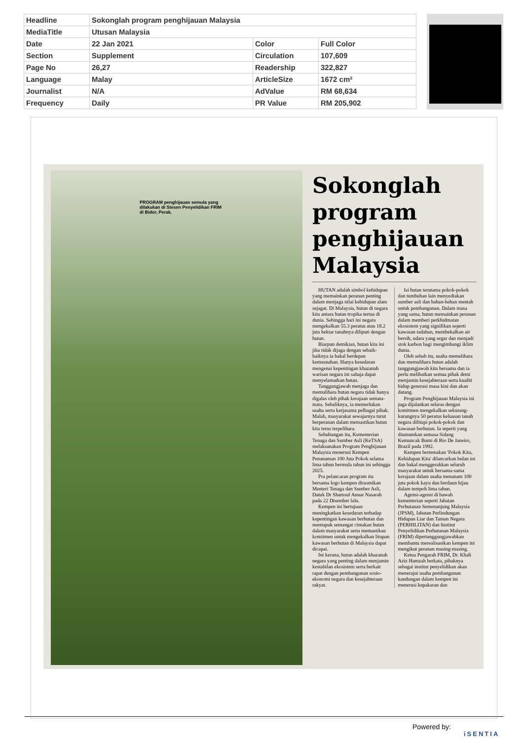| Headline | Sokonglah program penghijauan Malaysia | | |
| MediaTitle | Utusan Malaysia | | |
| Date | 22 Jan 2021 | Color | Full Color |
| Section | Supplement | Circulation | 107,609 |
| Page No | 26,27 | Readership | 322,827 |
| Language | Malay | ArticleSize | 1672 cm² |
| Journalist | N/A | AdValue | RM 68,634 |
| Frequency | Daily | PR Value | RM 205,902 |
PROGRAM penghijauan semula yang dilakukan di Stesen Penyelidikan FRIM di Bidor, Perak.
Sokonglah program penghijauan Malaysia
HUTAN adalah simbol kehidupan yang memainkan peranan penting dalam menjaga nilai kehidupan alam sejagat. Di Malaysia, hutan di negara kita antara hutan tropika tertua di dunia. Sehingga hari ini negara mengekalkan 55.3 peratus atau 18.2 juta hektar tanahnya diliputi dengan hutan.
Biarpun demikian, hutan kita ini jika tidak dijaga dengan sebaik-baiknya ia bakal berdepan kemusnahan. Hanya kesedaran mengenai kepentingan khazanah warisan negara ini sahaja dapat menyelamatkan hutan.
Tanggungjawab menjaga dan memulihara hutan negara tidak hanya digalas oleh pihak kerajaan semata-mata. Sebaliknya, ia memerlukan usaha serta kerjasama pelbagai pihak. Malah, masyarakat sewajarnya turut berperanan dalam memastikan hutan kita terus terpelihara.
Sehubungan itu, Kementerian Tenaga dan Sumber Asli (KeTSA) melaksanakan Program Penghijauan Malaysia menerusi Kempen Penanaman 100 Juta Pokok selama lima tahun bermula tahun ini sehingga 2025.
Pra pelancaran program itu bersama logo kempen dirasmikan Menteri Tenaga dan Sumber Asli, Datuk Dr Shamsul Anuar Nasarah pada 22 Disember lalu.
Kempen ini bertujuan meningkatkan kesedaran terhadap kepentingan kawasan berhutan dan memupuk semangat cintakan hutan dalam masyarakat serta memastikan komitmen untuk mengekalkan litupan kawasan berhutan di Malaysia dapat dicapai.
Ini kerana, hutan adalah khazanah negara yang penting dalam menjamin kestabilan ekosistem serta berkait rapat dengan pembangunan sosio-ekonomi negara dan kesejahteraan rakyat.
Isi hutan terutama pokok-pokok dan tumbuhan lain menyediakan sumber asli dan bahan-bahan mentah untuk pembangunan. Dalam masa yang sama, hutan memainkan peranan dalam memberi perkhidmatan ekosistem yang signifikan seperti kawasan tadahan, membekalkan air bersih, udara yang segar dan menjadi stok karbon bagi mengimbangi iklim dunia.
Oleh sebab itu, usaha memelihara dan memulihara hutan adalah tanggungjawab kita bersama dan ia perlu melibatkan semua pihak demi menjamin kesejahteraan serta kualiti hidup generasi masa kini dan akan datang.
Program Penghijauan Malaysia ini juga dijalankan selaras dengan komitmen mengekalkan sekurang-kurangnya 50 peratus keluasan tanah negara dilitupi pokok-pokok dan kawasan berhutan. Ia seperti yang diumumkan semasa Sidang Kemuncak Bumi di Rio De Janeiro, Brazil pada 1992.
Kempen bertemakan 'Pokok Kita, Kehidupan Kita' dilancarkan bulan ini dan bakal menggerakkan seluruh masyarakat untuk bersama-sama kerajaan dalam usaha menanam 100 juta pokok kayu dan berdaun hijau dalam tempoh lima tahun.
Agensi-agensi di bawah kementerian seperti Jabatan Perhutanan Semenanjung Malaysia (JPSM), Jabatan Perlindungan Hidupan Liar dan Taman Negara (PERHILITAN) dan Institut Penyelidikan Perhutanan Malaysia (FRIM) dipertanggungjawabkan membantu merealisasikan kempen ini mengikut peranan masing-masing.
Ketua Pengarah FRIM, Dr. Khali Aziz Hamzah berkata, pihaknya sebagai institut penyelidikan akan menerajui usaha pembangunan kandungan dalam kempen ini menerusi kepakaran dan
Powered by:
iSENTIA